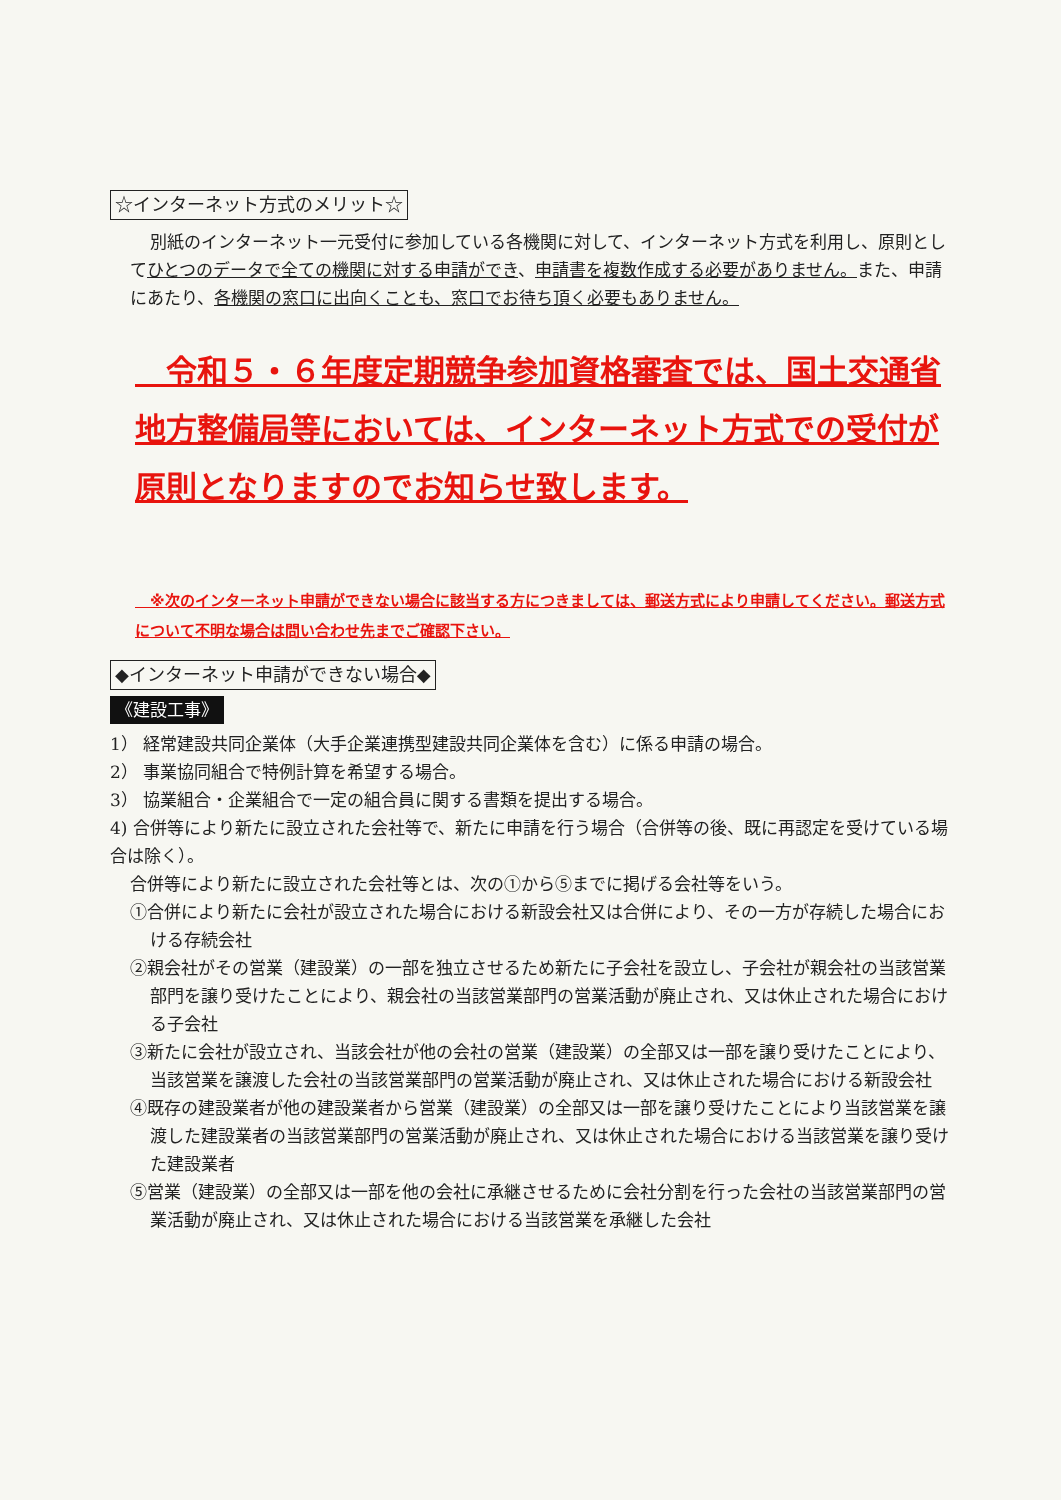☆インターネット方式のメリット☆
別紙のインターネット一元受付に参加している各機関に対して、インターネット方式を利用し、原則としてひとつのデータで全ての機関に対する申請ができ、申請書を複数作成する必要がありません。また、申請にあたり、各機関の窓口に出向くことも、窓口でお待ち頂く必要もありません。
　令和５・６年度定期競争参加資格審査では、国土交通省地方整備局等においては、インターネット方式での受付が原則となりますのでお知らせ致します。
　※次のインターネット申請ができない場合に該当する方につきましては、郵送方式により申請してください。郵送方式について不明な場合は問い合わせ先までご確認下さい。
◆インターネット申請ができない場合◆
《建設工事》
1） 経常建設共同企業体（大手企業連携型建設共同企業体を含む）に係る申請の場合。
2） 事業協同組合で特例計算を希望する場合。
3） 協業組合・企業組合で一定の組合員に関する書類を提出する場合。
4) 合併等により新たに設立された会社等で、新たに申請を行う場合（合併等の後、既に再認定を受けている場合は除く）。
合併等により新たに設立された会社等とは、次の①から⑤までに掲げる会社等をいう。
①合併により新たに会社が設立された場合における新設会社又は合併により、その一方が存続した場合における存続会社
②親会社がその営業（建設業）の一部を独立させるため新たに子会社を設立し、子会社が親会社の当該営業部門を譲り受けたことにより、親会社の当該営業部門の営業活動が廃止され、又は休止された場合における子会社
③新たに会社が設立され、当該会社が他の会社の営業（建設業）の全部又は一部を譲り受けたことにより、当該営業を譲渡した会社の当該営業部門の営業活動が廃止され、又は休止された場合における新設会社
④既存の建設業者が他の建設業者から営業（建設業）の全部又は一部を譲り受けたことにより当該営業を譲渡した建設業者の当該営業部門の営業活動が廃止され、又は休止された場合における当該営業を譲り受けた建設業者
⑤営業（建設業）の全部又は一部を他の会社に承継させるために会社分割を行った会社の当該営業部門の営業活動が廃止され、又は休止された場合における当該営業を承継した会社